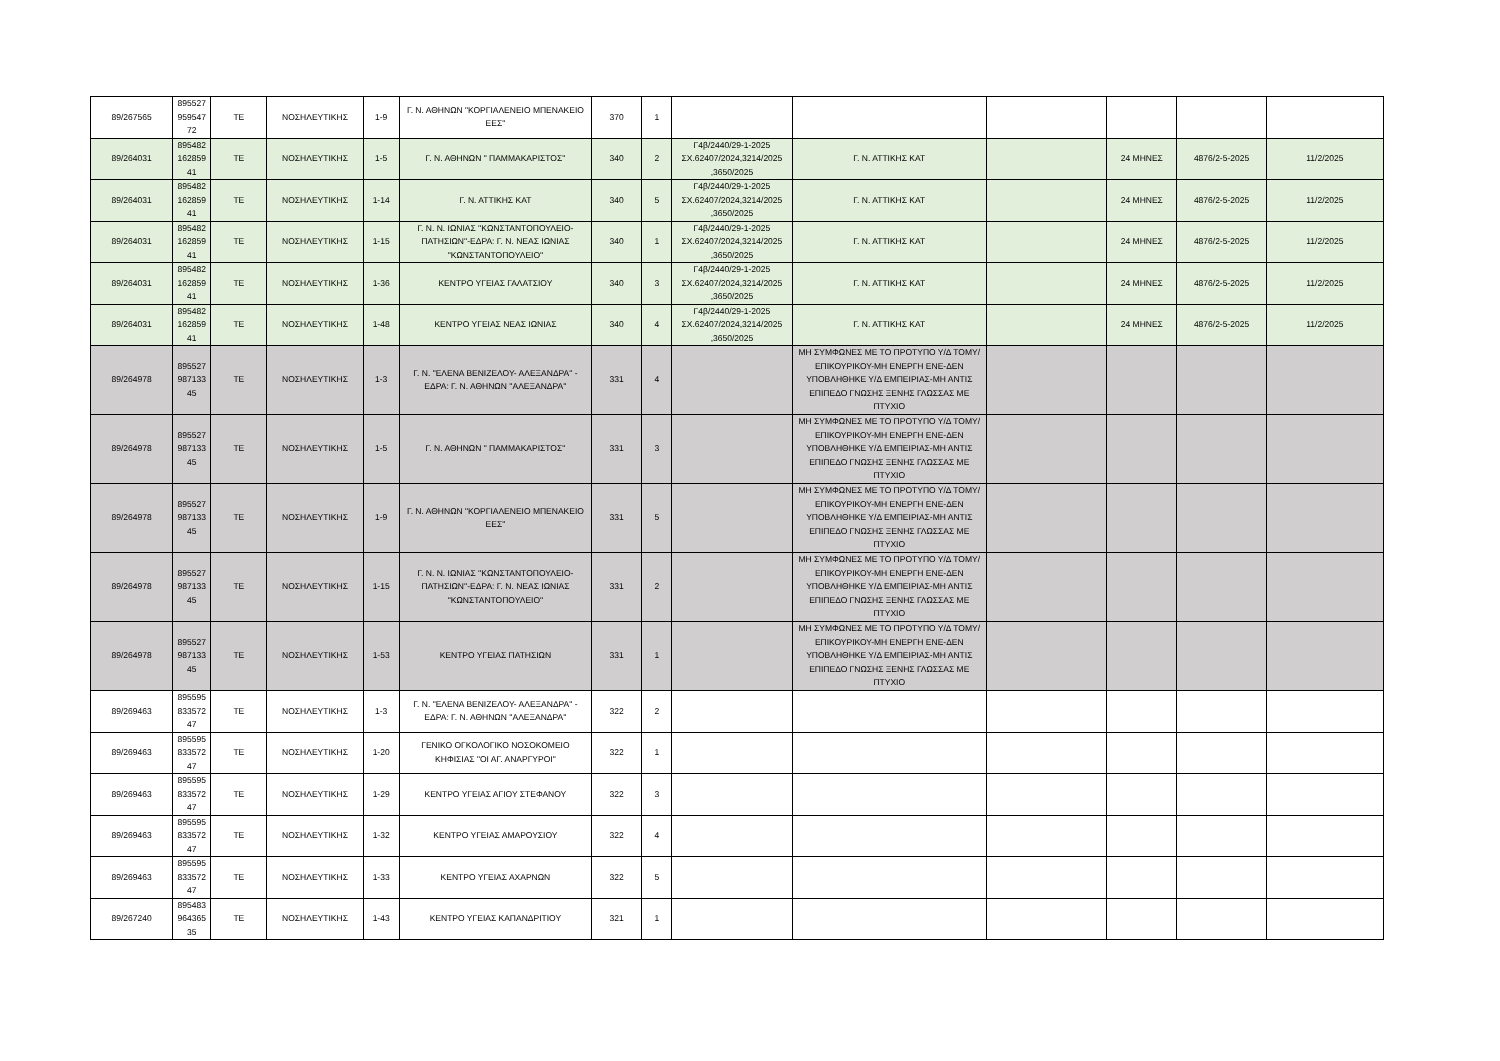| 89/267565 | 895527 959547 72 | ΤΕ | ΝΟΣΗΛΕΥΤΙΚΗΣ | 1-9 | Γ. Ν. ΑΘΗΝΩΝ "ΚΟΡΓΙΑΛΕΝΕΙΟ ΜΠΕΝΑΚΕΙΟ ΕΕΣ" | 370 | 1 | | | | | | |
| 89/264031 | 895482 162859 41 | ΤΕ | ΝΟΣΗΛΕΥΤΙΚΗΣ | 1-5 | Γ. Ν. ΑΘΗΝΩΝ " ΠΑΜΜΑΚΑΡΙΣΤΟΣ" | 340 | 2 | Γ4β/2440/29-1-2025 ΣΧ.62407/2024,3214/2025 ,3650/2025 | Γ. Ν. ΑΤΤΙΚΗΣ ΚΑΤ | | 24 ΜΗΝΕΣ | 4876/2-5-2025 | 11/2/2025 |
| 89/264031 | 895482 162859 41 | ΤΕ | ΝΟΣΗΛΕΥΤΙΚΗΣ | 1-14 | Γ. Ν. ΑΤΤΙΚΗΣ ΚΑΤ | 340 | 5 | Γ4β/2440/29-1-2025 ΣΧ.62407/2024,3214/2025 ,3650/2025 | Γ. Ν. ΑΤΤΙΚΗΣ ΚΑΤ | | 24 ΜΗΝΕΣ | 4876/2-5-2025 | 11/2/2025 |
| 89/264031 | 895482 162859 41 | ΤΕ | ΝΟΣΗΛΕΥΤΙΚΗΣ | 1-15 | Γ. Ν. Ν. ΙΩΝΙΑΣ ''ΚΩΝΣΤΑΝΤΟΠΟΥΛΕΙΟ-ΠΑΤΗΣΙΩΝ''-ΕΔΡΑ: Γ. Ν. ΝΕΑΣ ΙΩΝΙΑΣ ''ΚΩΝΣΤΑΝΤΟΠΟΥΛΕΙΟ'' | 340 | 1 | Γ4β/2440/29-1-2025 ΣΧ.62407/2024,3214/2025 ,3650/2025 | Γ. Ν. ΑΤΤΙΚΗΣ ΚΑΤ | | 24 ΜΗΝΕΣ | 4876/2-5-2025 | 11/2/2025 |
| 89/264031 | 895482 162859 41 | ΤΕ | ΝΟΣΗΛΕΥΤΙΚΗΣ | 1-36 | ΚΕΝΤΡΟ ΥΓΕΙΑΣ ΓΑΛΑΤΣΙΟΥ | 340 | 3 | Γ4β/2440/29-1-2025 ΣΧ.62407/2024,3214/2025 ,3650/2025 | Γ. Ν. ΑΤΤΙΚΗΣ ΚΑΤ | | 24 ΜΗΝΕΣ | 4876/2-5-2025 | 11/2/2025 |
| 89/264031 | 895482 162859 41 | ΤΕ | ΝΟΣΗΛΕΥΤΙΚΗΣ | 1-48 | ΚΕΝΤΡΟ ΥΓΕΙΑΣ ΝΕΑΣ ΙΩΝΙΑΣ | 340 | 4 | Γ4β/2440/29-1-2025 ΣΧ.62407/2024,3214/2025 ,3650/2025 | Γ. Ν. ΑΤΤΙΚΗΣ ΚΑΤ | | 24 ΜΗΝΕΣ | 4876/2-5-2025 | 11/2/2025 |
| 89/264978 | 895527 987133 45 | ΤΕ | ΝΟΣΗΛΕΥΤΙΚΗΣ | 1-3 | Γ. Ν. "ΕΛΕΝΑ ΒΕΝΙΖΕΛΟΥ- ΑΛΕΞΑΝΔΡΑ" - ΕΔΡΑ: Γ. Ν. ΑΘΗΝΩΝ ''ΑΛΕΞΑΝΔΡΑ'' | 331 | 4 | | ΜΗ ΣΥΜΦΩΝΕΣ ΜΕ ΤΟ ΠΡΟΤΥΠΟ Υ/Δ ΤΟΜΥ/ΕΠΙΚΟΥΡΙΚΟΥ-ΜΗ ΕΝΕΡΓΗ ΕΝΕ-ΔΕΝ ΥΠΟΒΛΗΘΗΚΕ Υ/Δ ΕΜΠΕΙΡΙΑΣ-ΜΗ ΑΝΤΙΣ ΕΠΙΠΕΔΟ ΓΝΩΣΗΣ ΞΕΝΗΣ ΓΛΩΣΣΑΣ ΜΕ ΠΤΥΧΙΟ | | | | |
| 89/264978 | 895527 987133 45 | ΤΕ | ΝΟΣΗΛΕΥΤΙΚΗΣ | 1-5 | Γ. Ν. ΑΘΗΝΩΝ " ΠΑΜΜΑΚΑΡΙΣΤΟΣ" | 331 | 3 | | ΜΗ ΣΥΜΦΩΝΕΣ ΜΕ ΤΟ ΠΡΟΤΥΠΟ Υ/Δ ΤΟΜΥ/ΕΠΙΚΟΥΡΙΚΟΥ-ΜΗ ΕΝΕΡΓΗ ΕΝΕ-ΔΕΝ ΥΠΟΒΛΗΘΗΚΕ Υ/Δ ΕΜΠΕΙΡΙΑΣ-ΜΗ ΑΝΤΙΣ ΕΠΙΠΕΔΟ ΓΝΩΣΗΣ ΞΕΝΗΣ ΓΛΩΣΣΑΣ ΜΕ ΠΤΥΧΙΟ | | | | |
| 89/264978 | 895527 987133 45 | ΤΕ | ΝΟΣΗΛΕΥΤΙΚΗΣ | 1-9 | Γ. Ν. ΑΘΗΝΩΝ "ΚΟΡΓΙΑΛΕΝΕΙΟ ΜΠΕΝΑΚΕΙΟ ΕΕΣ" | 331 | 5 | | ΜΗ ΣΥΜΦΩΝΕΣ ΜΕ ΤΟ ΠΡΟΤΥΠΟ Υ/Δ ΤΟΜΥ/ΕΠΙΚΟΥΡΙΚΟΥ-ΜΗ ΕΝΕΡΓΗ ΕΝΕ-ΔΕΝ ΥΠΟΒΛΗΘΗΚΕ Υ/Δ ΕΜΠΕΙΡΙΑΣ-ΜΗ ΑΝΤΙΣ ΕΠΙΠΕΔΟ ΓΝΩΣΗΣ ΞΕΝΗΣ ΓΛΩΣΣΑΣ ΜΕ ΠΤΥΧΙΟ | | | | |
| 89/264978 | 895527 987133 45 | ΤΕ | ΝΟΣΗΛΕΥΤΙΚΗΣ | 1-15 | Γ. Ν. Ν. ΙΩΝΙΑΣ ''ΚΩΝΣΤΑΝΤΟΠΟΥΛΕΙΟ-ΠΑΤΗΣΙΩΝ''-ΕΔΡΑ: Γ. Ν. ΝΕΑΣ ΙΩΝΙΑΣ ''ΚΩΝΣΤΑΝΤΟΠΟΥΛΕΙΟ'' | 331 | 2 | | ΜΗ ΣΥΜΦΩΝΕΣ ΜΕ ΤΟ ΠΡΟΤΥΠΟ Υ/Δ ΤΟΜΥ/ΕΠΙΚΟΥΡΙΚΟΥ-ΜΗ ΕΝΕΡΓΗ ΕΝΕ-ΔΕΝ ΥΠΟΒΛΗΘΗΚΕ Υ/Δ ΕΜΠΕΙΡΙΑΣ-ΜΗ ΑΝΤΙΣ ΕΠΙΠΕΔΟ ΓΝΩΣΗΣ ΞΕΝΗΣ ΓΛΩΣΣΑΣ ΜΕ ΠΤΥΧΙΟ | | | | |
| 89/264978 | 895527 987133 45 | ΤΕ | ΝΟΣΗΛΕΥΤΙΚΗΣ | 1-53 | ΚΕΝΤΡΟ ΥΓΕΙΑΣ ΠΑΤΗΣΙΩΝ | 331 | 1 | | ΜΗ ΣΥΜΦΩΝΕΣ ΜΕ ΤΟ ΠΡΟΤΥΠΟ Υ/Δ ΤΟΜΥ/ΕΠΙΚΟΥΡΙΚΟΥ-ΜΗ ΕΝΕΡΓΗ ΕΝΕ-ΔΕΝ ΥΠΟΒΛΗΘΗΚΕ Υ/Δ ΕΜΠΕΙΡΙΑΣ-ΜΗ ΑΝΤΙΣ ΕΠΙΠΕΔΟ ΓΝΩΣΗΣ ΞΕΝΗΣ ΓΛΩΣΣΑΣ ΜΕ ΠΤΥΧΙΟ | | | | |
| 89/269463 | 895595 833572 47 | ΤΕ | ΝΟΣΗΛΕΥΤΙΚΗΣ | 1-3 | Γ. Ν. "ΕΛΕΝΑ ΒΕΝΙΖΕΛΟΥ- ΑΛΕΞΑΝΔΡΑ" - ΕΔΡΑ: Γ. Ν. ΑΘΗΝΩΝ ''ΑΛΕΞΑΝΔΡΑ'' | 322 | 2 | | | | | | |
| 89/269463 | 895595 833572 47 | ΤΕ | ΝΟΣΗΛΕΥΤΙΚΗΣ | 1-20 | ΓΕΝΙΚΟ ΟΓΚΟΛΟΓΙΚΟ ΝΟΣΟΚΟΜΕΙΟ ΚΗΦΙΣΙΑΣ "ΟΙ ΑΓ. ΑΝΑΡΓΥΡΟΙ" | 322 | 1 | | | | | | |
| 89/269463 | 895595 833572 47 | ΤΕ | ΝΟΣΗΛΕΥΤΙΚΗΣ | 1-29 | ΚΕΝΤΡΟ ΥΓΕΙΑΣ ΑΓΙΟΥ ΣΤΕΦΑΝΟΥ | 322 | 3 | | | | | | |
| 89/269463 | 895595 833572 47 | ΤΕ | ΝΟΣΗΛΕΥΤΙΚΗΣ | 1-32 | ΚΕΝΤΡΟ ΥΓΕΙΑΣ ΑΜΑΡΟΥΣΙΟΥ | 322 | 4 | | | | | | |
| 89/269463 | 895595 833572 47 | ΤΕ | ΝΟΣΗΛΕΥΤΙΚΗΣ | 1-33 | ΚΕΝΤΡΟ ΥΓΕΙΑΣ ΑΧΑΡΝΩΝ | 322 | 5 | | | | | | |
| 89/267240 | 895483 964365 35 | ΤΕ | ΝΟΣΗΛΕΥΤΙΚΗΣ | 1-43 | ΚΕΝΤΡΟ ΥΓΕΙΑΣ ΚΑΠΑΝΔΡΙΤΙΟΥ | 321 | 1 | | | | | | |